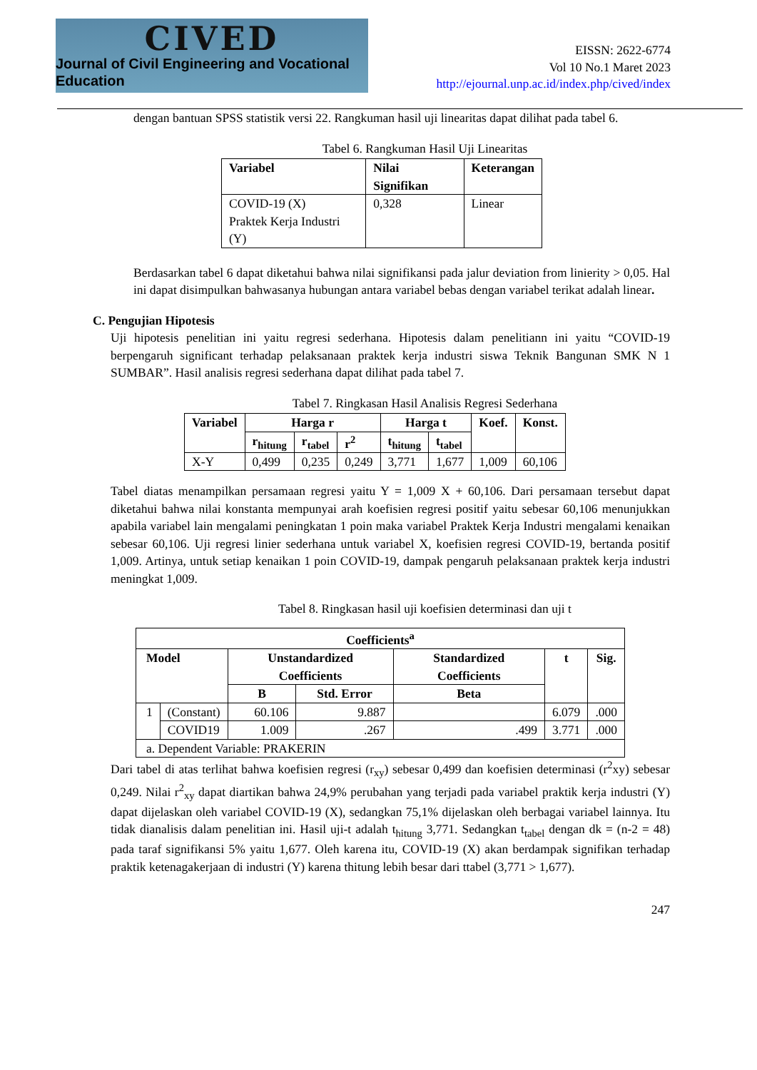CIVED
Journal of Civil Engineering and Vocational Education
EISSN: 2622-6774
Vol 10 No.1 Maret 2023
http://ejournal.unp.ac.id/index.php/cived/index
dengan bantuan SPSS statistik versi 22. Rangkuman hasil uji linearitas dapat dilihat pada tabel 6.
Tabel 6. Rangkuman Hasil Uji Linearitas
| Variabel | Nilai Signifikan | Keterangan |
| --- | --- | --- |
| COVID-19 (X) Praktek Kerja Industri (Y) | 0,328 | Linear |
Berdasarkan tabel 6 dapat diketahui bahwa nilai signifikansi pada jalur deviation from linierity > 0,05. Hal ini dapat disimpulkan bahwasanya hubungan antara variabel bebas dengan variabel terikat adalah linear.
C. Pengujian Hipotesis
Uji hipotesis penelitian ini yaitu regresi sederhana. Hipotesis dalam penelitiann ini yaitu “COVID-19 berpengaruh significant terhadap pelaksanaan praktek kerja industri siswa Teknik Bangunan SMK N 1 SUMBAR”. Hasil analisis regresi sederhana dapat dilihat pada tabel 7.
Tabel 7. Ringkasan Hasil Analisis Regresi Sederhana
| Variabel | Harga r | | | Harga t | | Koef. | Konst. |
| --- | --- | --- | --- | --- | --- | --- | --- |
| | r<sub>hitung</sub> | r<sub>tabel</sub> | r<sup>2</sup> | t<sub>hitung</sub> | t<sub>tabel</sub> | | |
| X-Y | 0,499 | 0,235 | 0,249 | 3,771 | 1,677 | 1,009 | 60,106 |
Tabel diatas menampilkan persamaan regresi yaitu Y = 1,009 X + 60,106. Dari persamaan tersebut dapat diketahui bahwa nilai konstanta mempunyai arah koefisien regresi positif yaitu sebesar 60,106 menunjukkan apabila variabel lain mengalami peningkatan 1 poin maka variabel Praktek Kerja Industri mengalami kenaikan sebesar 60,106. Uji regresi linier sederhana untuk variabel X, koefisien regresi COVID-19, bertanda positif 1,009. Artinya, untuk setiap kenaikan 1 poin COVID-19, dampak pengaruh pelaksanaan praktek kerja industri meningkat 1,009.
Tabel 8. Ringkasan hasil uji koefisien determinasi dan uji t
| Coefficients<sup>a</sup> | | | | | | |
| --- | --- | --- | --- | --- | --- | --- |
| Model | | Unstandardized Coefficients | | Standardized Coefficients | t | Sig. |
| | | B | Std. Error | Beta | | |
| 1 | (Constant) | 60.106 | 9.887 | | 6.079 | .000 |
| | COVID19 | 1.009 | .267 | .499 | 3.771 | .000 |
| a. Dependent Variable: PRAKERIN | | | | | | |
Dari tabel di atas terlihat bahwa koefisien regresi (r<sub>xy</sub>) sebesar 0,499 dan koefisien determinasi (r<sup>2</sup>xy) sebesar 0,249. Nilai r<sup>2</sup><sub>xy</sub> dapat diartikan bahwa 24,9% perubahan yang terjadi pada variabel praktik kerja industri (Y) dapat dijelaskan oleh variabel COVID-19 (X), sedangkan 75,1% dijelaskan oleh berbagai variabel lainnya. Itu tidak dianalisis dalam penelitian ini. Hasil uji-t adalah t<sub>hitung</sub> 3,771. Sedangkan t<sub>tabel</sub> dengan dk = (n-2 = 48) pada taraf signifikansi 5% yaitu 1,677. Oleh karena itu, COVID-19 (X) akan berdampak signifikan terhadap praktik ketenagakerjaan di industri (Y) karena thitung lebih besar dari ttabel (3,771 > 1,677).
247